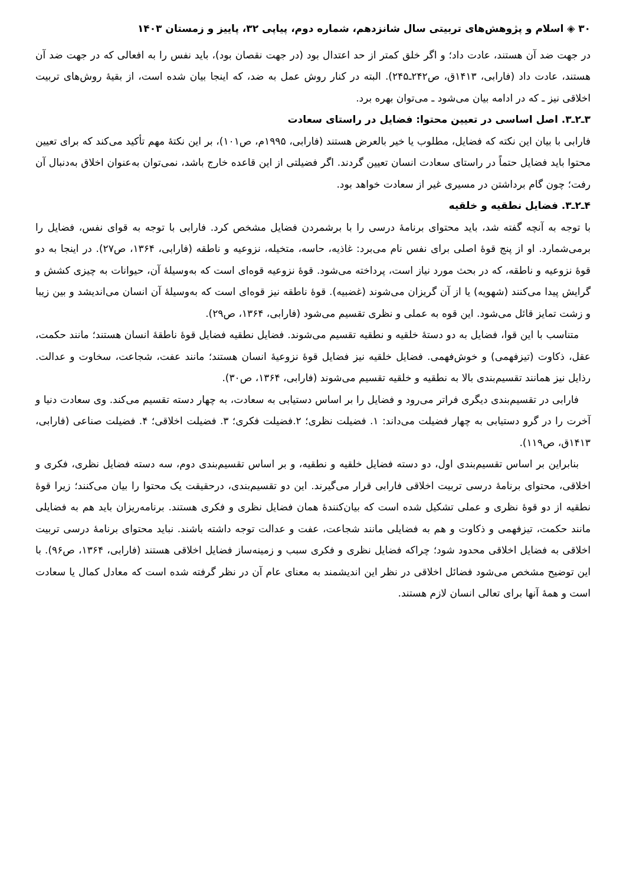۳۰ ◈ اسلام و پژوهش‌های تربیتی سال شانزدهم، شماره دوم، پیاپی ۳۲، پاییز و زمستان ۱۴۰۳
در جهت ضد آن هستند، عادت داد؛ و اگر خلق کمتر از حد اعتدال بود (در جهت نقصان بود)، باید نفس را به افعالی که در جهت ضد آن هستند، عادت داد (فارابی، ۱۴۱۳ق، ص۲۴۲ـ۲۴۵). البته در کنار روش عمل به ضد، که اینجا بیان شده است، از بقیهٔ روش‌های تربیت اخلاقی نیز ـ که در ادامه بیان می‌شود ـ می‌توان بهره برد.
۳ـ۲ـ۳. اصل اساسی در تعیین محتوا: فضایل در راستای سعادت
فارابی با بیان این نکته که فضایل، مطلوب یا خیر بالعرض هستند (فارابی، ۱۹۹۵م، ص۱۰۱)، بر این نکتهٔ مهم تأکید می‌کند که برای تعیین محتوا باید فضایل حتماً در راستای سعادت انسان تعیین گردند. اگر فضیلتی از این قاعده خارج باشد، نمی‌توان به‌عنوان اخلاق به‌دنبال آن رفت؛ چون گام برداشتن در مسیری غیر از سعادت خواهد بود.
۴ـ۲ـ۳. فضایل نطقیه و خلقیه
با توجه به آنچه گفته شد، باید محتوای برنامهٔ درسی را با برشمردن فضایل مشخص کرد. فارابی با توجه به قوای نفس، فضایل را برمی‌شمارد. او از پنج قوهٔ اصلی برای نفس نام می‌برد: غاذیه، حاسه، متخیله، نزوعیه و ناطقه (فارابی، ۱۳۶۴، ص۲۷). در اینجا به دو قوهٔ نزوعیه و ناطقه، که در بحث مورد نیاز است، پرداخته می‌شود. قوهٔ نزوعیه قوه‌ای است که به‌وسیلهٔ آن، حیوانات به چیزی کشش و گرایش پیدا می‌کنند (شهویه) یا از آن گریزان می‌شوند (غضبیه). قوهٔ ناطقه نیز قوه‌ای است که به‌وسیلهٔ آن انسان می‌اندیشد و بین زیبا و زشت تمایز قائل می‌شود. این قوه به عملی و نظری تقسیم می‌شود (فارابی، ۱۳۶۴، ص۲۹).
متناسب با این قوا، فضایل به دو دستهٔ خلقیه و نطقیه تقسیم می‌شوند. فضایل نطقیه فضایل قوهٔ ناطقهٔ انسان هستند؛ مانند حکمت، عقل، ذکاوت (تیزفهمی) و خوش‌فهمی. فضایل خلقیه نیز فضایل قوهٔ نزوعیهٔ انسان هستند؛ مانند عفت، شجاعت، سخاوت و عدالت. رذایل نیز همانند تقسیم‌بندی بالا به نطقیه و خلقیه تقسیم می‌شوند (فارابی، ۱۳۶۴، ص۳۰).
فارابی در تقسیم‌بندی دیگری فراتر می‌رود و فضایل را بر اساس دستیابی به سعادت، به چهار دسته تقسیم می‌کند. وی سعادت دنیا و آخرت را در گرو دستیابی به چهار فضیلت می‌داند: ۱. فضیلت نظری؛ ۲.فضیلت فکری؛ ۳. فضیلت اخلاقی؛ ۴. فضیلت صناعی (فارابی، ۱۴۱۳ق، ص۱۱۹).
بنابراین بر اساس تقسیم‌بندی اول، دو دسته فضایل خلقیه و نطقیه، و بر اساس تقسیم‌بندی دوم، سه دسته فضایل نظری، فکری و اخلاقی، محتوای برنامهٔ درسی تربیت اخلاقی فارابی قرار می‌گیرند. این دو تقسیم‌بندی، درحقیقت یک محتوا را بیان می‌کنند؛ زیرا قوهٔ نطقیه از دو قوهٔ نظری و عملی تشکیل شده است که بیان‌کنندهٔ همان فضایل نظری و فکری هستند. برنامه‌ریزان باید هم به فضایلی مانند حکمت، تیزفهمی و ذکاوت و هم به فضایلی مانند شجاعت، عفت و عدالت توجه داشته باشند. نباید محتوای برنامهٔ درسی تربیت اخلاقی به فضایل اخلاقی محدود شود؛ چراکه فضایل نظری و فکری سبب و زمینه‌ساز فضایل اخلاقی هستند (فارابی، ۱۳۶۴، ص۹۶). با این توضیح مشخص می‌شود فضائل اخلاقی در نظر این اندیشمند به معنای عام آن در نظر گرفته شده است که معادل کمال یا سعادت است و همهٔ آنها برای تعالی انسان لازم هستند.